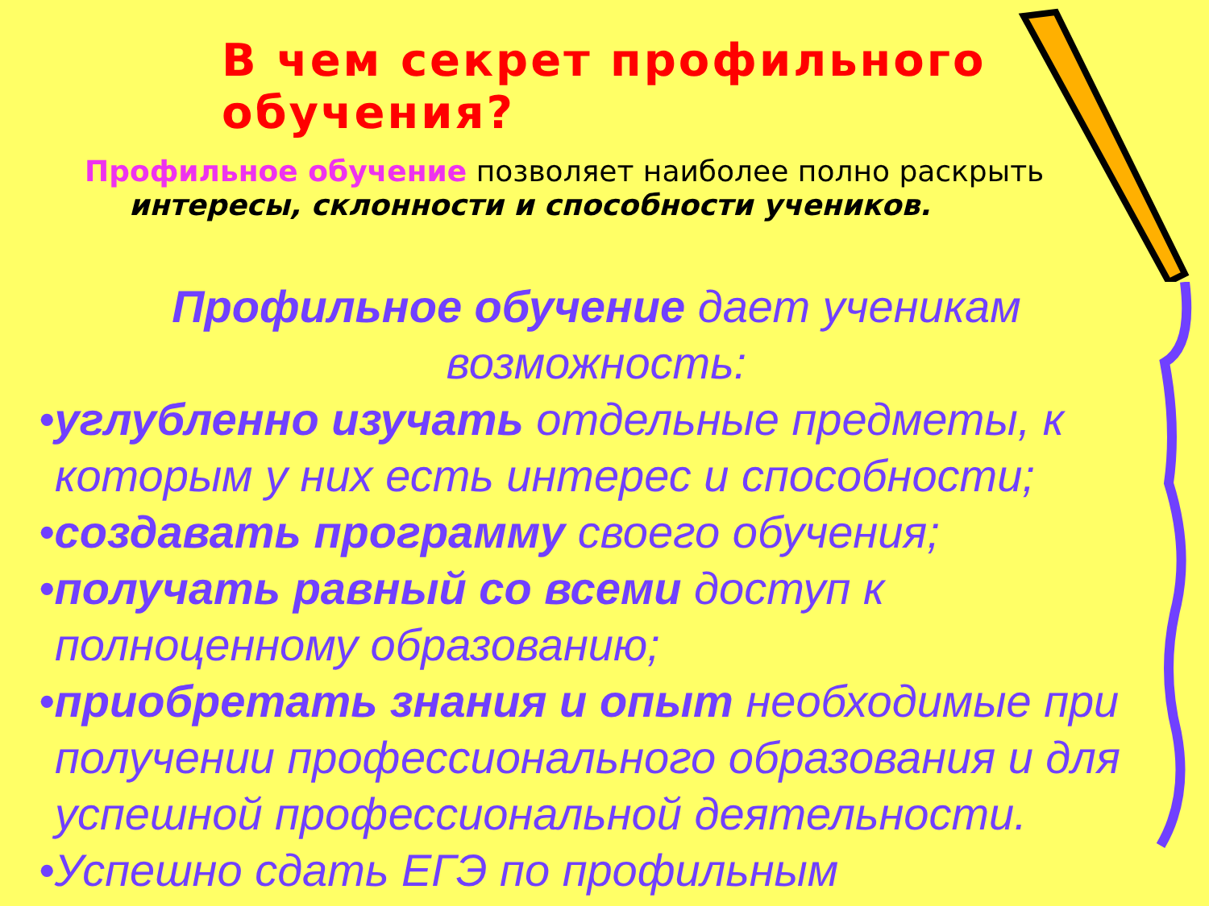В чем секрет профильного обучения?
Профильное обучение позволяет наиболее полно раскрыть
интересы, склонности и способности учеников.
Профильное обучение дает ученикам
возможность:
•углубленно изучать отдельные предметы, к которым у них есть интерес и способности;
•создавать программу своего обучения;
•получать равный со всеми доступ к полноценному образованию;
•приобретать знания и опыт необходимые при получении профессионального образования и для успешной профессиональной деятельности.
•Успешно сдать ЕГЭ по профильным